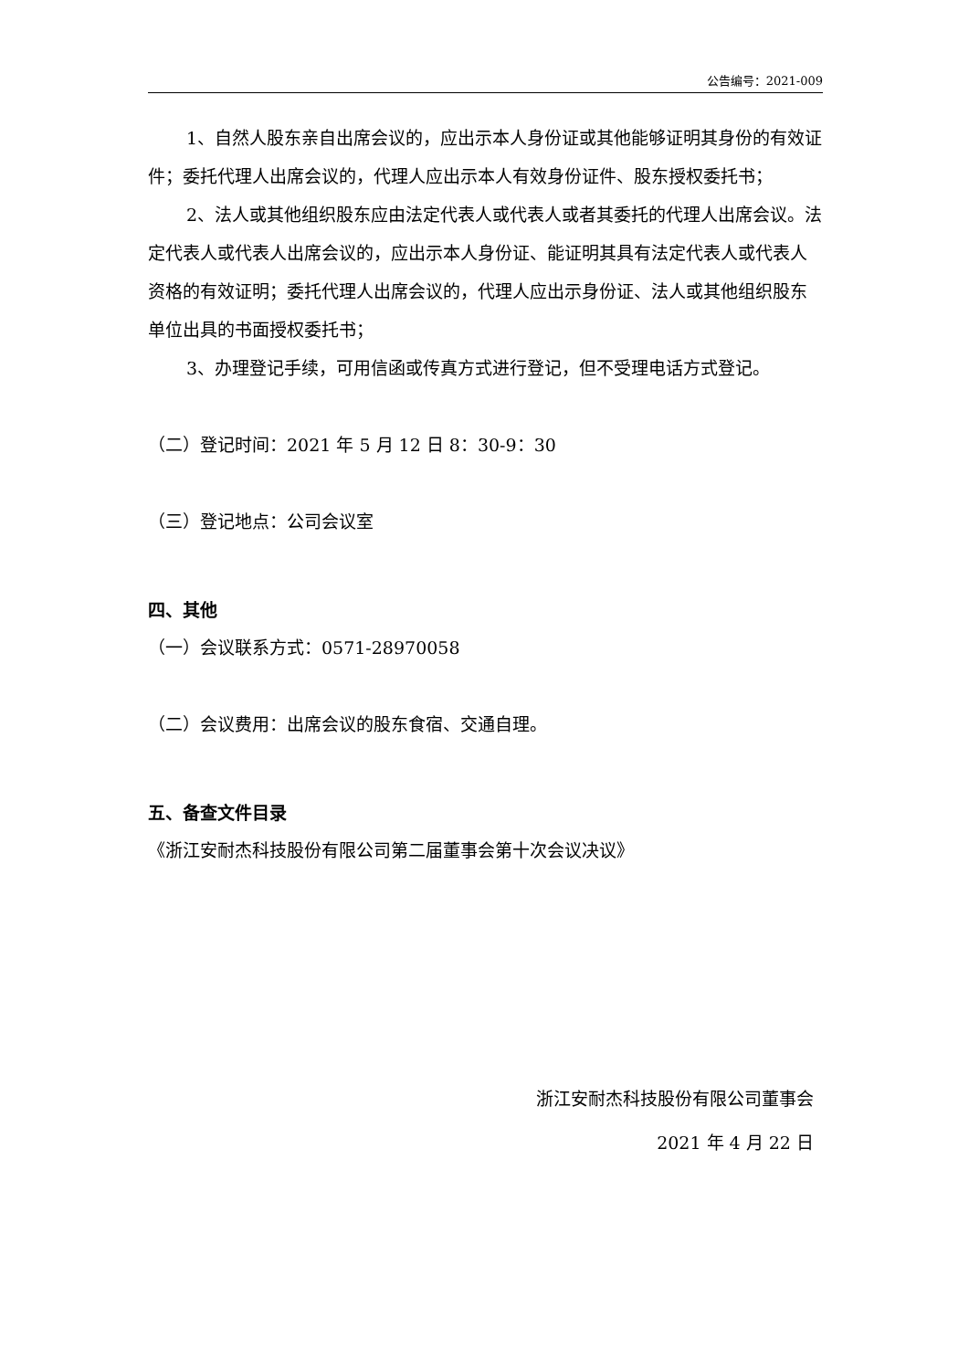公告编号：2021-009
1、自然人股东亲自出席会议的，应出示本人身份证或其他能够证明其身份的有效证件；委托代理人出席会议的，代理人应出示本人有效身份证件、股东授权委托书；
2、法人或其他组织股东应由法定代表人或代表人或者其委托的代理人出席会议。法定代表人或代表人出席会议的，应出示本人身份证、能证明其具有法定代表人或代表人资格的有效证明；委托代理人出席会议的，代理人应出示身份证、法人或其他组织股东单位出具的书面授权委托书；
3、办理登记手续，可用信函或传真方式进行登记，但不受理电话方式登记。
（二）登记时间：2021 年 5 月 12 日 8：30-9：30
（三）登记地点：公司会议室
四、其他
（一）会议联系方式：0571-28970058
（二）会议费用：出席会议的股东食宿、交通自理。
五、备查文件目录
《浙江安耐杰科技股份有限公司第二届董事会第十次会议决议》
浙江安耐杰科技股份有限公司董事会
2021 年 4 月 22 日